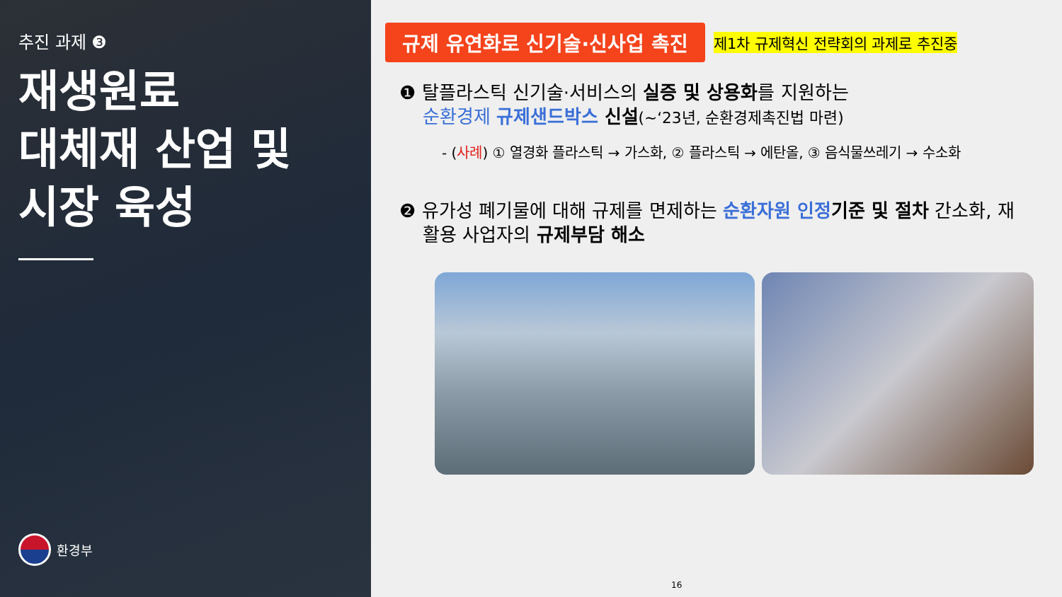추진 과제 ❸
재생원료
대체재 산업 및
시장 육성
환경부
규제 유연화로 신기술·신사업 촉진
제1차 규제혁신 전략회의 과제로 추진중
❶ 탈플라스틱 신기술·서비스의 실증 및 상용화를 지원하는
순환경제 규제샌드박스 신설(~‘23년, 순환경제촉진법 마련)
- (사례) ① 열경화 플라스틱 → 가스화, ② 플라스틱 → 에탄올, ③ 음식물쓰레기 → 수소화
❷ 유가성 폐기물에 대해 규제를 면제하는 순환자원 인정 기준 및 절차 간소화, 재
활용 사업자의 규제부담 해소
16